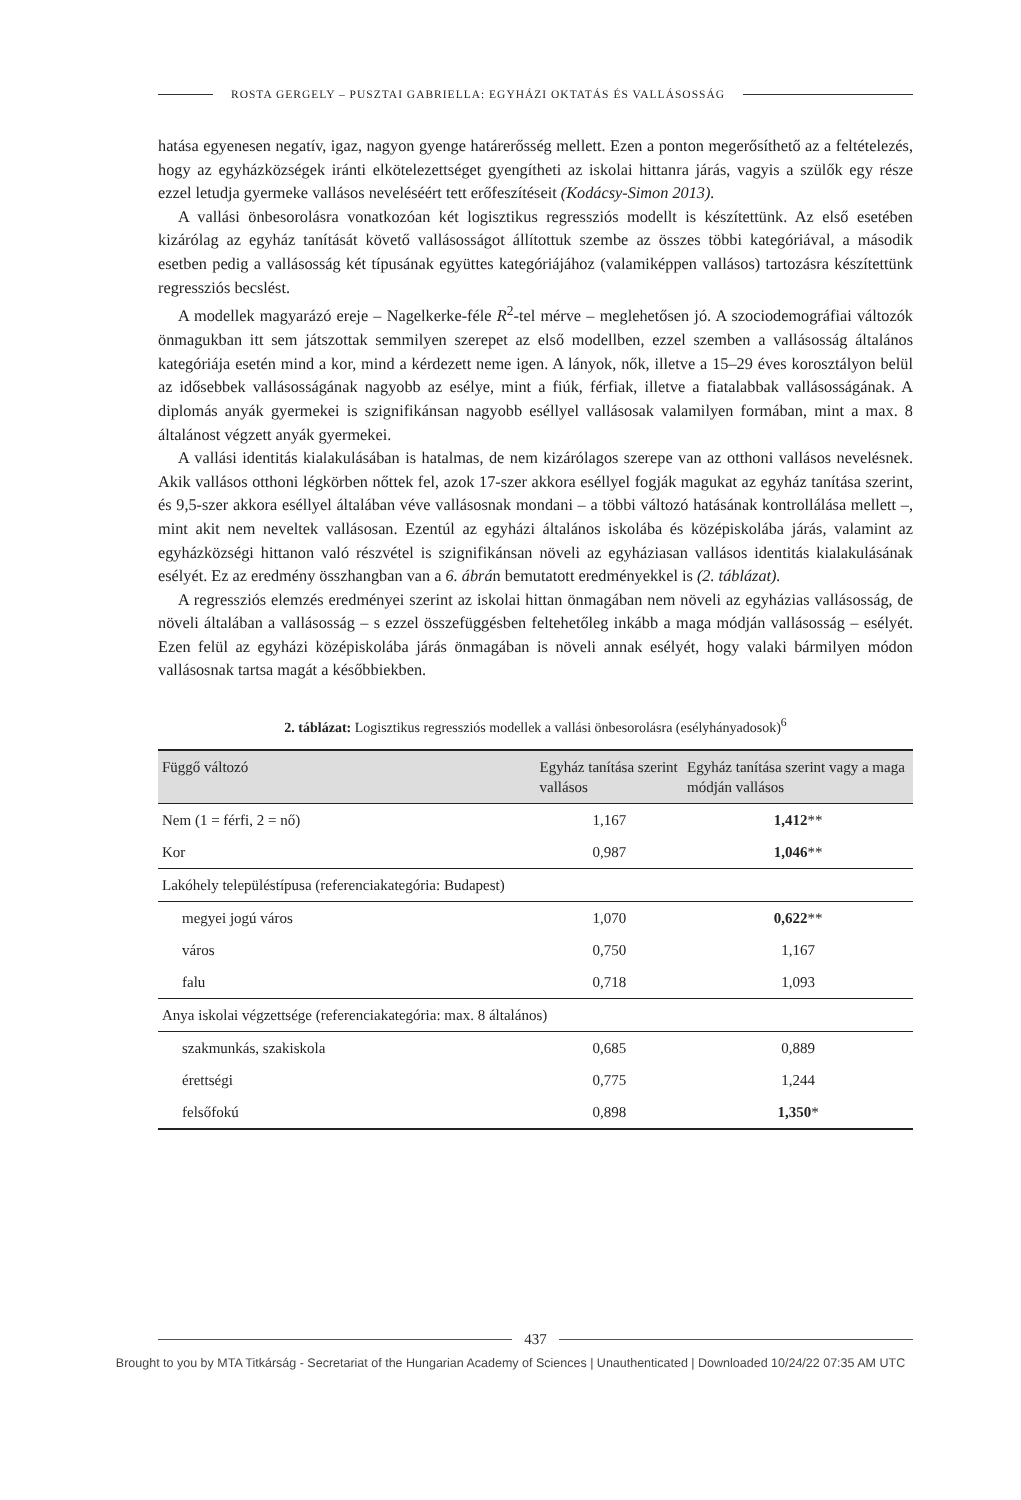ROSTA GERGELY – PUSZTAI GABRIELLA: EGYHÁZI OKTATÁS ÉS VALLÁSOSSÁG
hatása egyenesen negatív, igaz, nagyon gyenge határerősség mellett. Ezen a ponton megerősíthető az a feltételezés, hogy az egyházközségek iránti elkötelezettséget gyengítheti az iskolai hittanra járás, vagyis a szülők egy része ezzel letudja gyermeke vallásos neveléséért tett erőfeszítéseit (Kodácsy-Simon 2013).
A vallási önbesorolásra vonatkozóan két logisztikus regressziós modellt is készítettünk. Az első esetében kizárólag az egyház tanítását követő vallásosságot állítottuk szembe az összes többi kategóriával, a második esetben pedig a vallásosság két típusának együttes kategóriájához (valamiképpen vallásos) tartozásra készítettünk regressziós becslést.
A modellek magyarázó ereje – Nagelkerke-féle R<sup>2</sup>-tel mérve – meglehetősen jó. A szociodemográfiai változók önmagukban itt sem játszottak semmilyen szerepet az első modellben, ezzel szemben a vallásosság általános kategóriája esetén mind a kor, mind a kérdezett neme igen. A lányok, nők, illetve a 15–29 éves korosztályon belül az idősebbek vallásosságának nagyobb az esélye, mint a fiúk, férfiak, illetve a fiatalabbak vallásosságának. A diplomás anyák gyermekei is szignifikánsan nagyobb eséllyel vallásosak valamilyen formában, mint a max. 8 általánost végzett anyák gyermekei.
A vallási identitás kialakulásában is hatalmas, de nem kizárólagos szerepe van az otthoni vallásos nevelésnek. Akik vallásos otthoni légkörben nőttek fel, azok 17-szer akkora eséllyel fogják magukat az egyház tanítása szerint, és 9,5-szer akkora eséllyel általában véve vallásosnak mondani – a többi változó hatásának kontrollálása mellett –, mint akit nem neveltek vallásosan. Ezentúl az egyházi általános iskolába és középiskolába járás, valamint az egyházközségi hittanon való részvétel is szignifikánsan növeli az egyháziasan vallásos identitás kialakulásának esélyét. Ez az eredmény összhangban van a 6. ábrán bemutatott eredményekkel is (2. táblázat).
A regressziós elemzés eredményei szerint az iskolai hittan önmagában nem növeli az egyházias vallásosság, de növeli általában a vallásosság – s ezzel összefüggésben feltehetőleg inkább a maga módján vallásosság – esélyét. Ezen felül az egyházi középiskolába járás önmagában is növeli annak esélyét, hogy valaki bármilyen módon vallásosnak tartsa magát a későbbiekben.
2. táblázat: Logisztikus regressziós modellek a vallási önbesorolásra (esélyhányadosok)<sup>6</sup>
| Függő változó | Egyház tanítása szerint vallásos | Egyház tanítása szerint vagy a maga módján vallásos |
| --- | --- | --- |
| Nem (1 = férfi, 2 = nő) | 1,167 | 1,412 ** |
| Kor | 0,987 | 1,046 ** |
| Lakóhely településtípusa (referenciakategória: Budapest) | | |
| megyei jogú város | 1,070 | 0,622 ** |
| város | 0,750 | 1,167 |
| falu | 0,718 | 1,093 |
| Anya iskolai végzettsége (referenciakategória: max. 8 általános) | | |
| szakmunkás, szakiskola | 0,685 | 0,889 |
| érettségi | 0,775 | 1,244 |
| felsőfokú | 0,898 | 1,350 * |
437
Brought to you by MTA Titkárság - Secretariat of the Hungarian Academy of Sciences | Unauthenticated | Downloaded 10/24/22 07:35 AM UTC